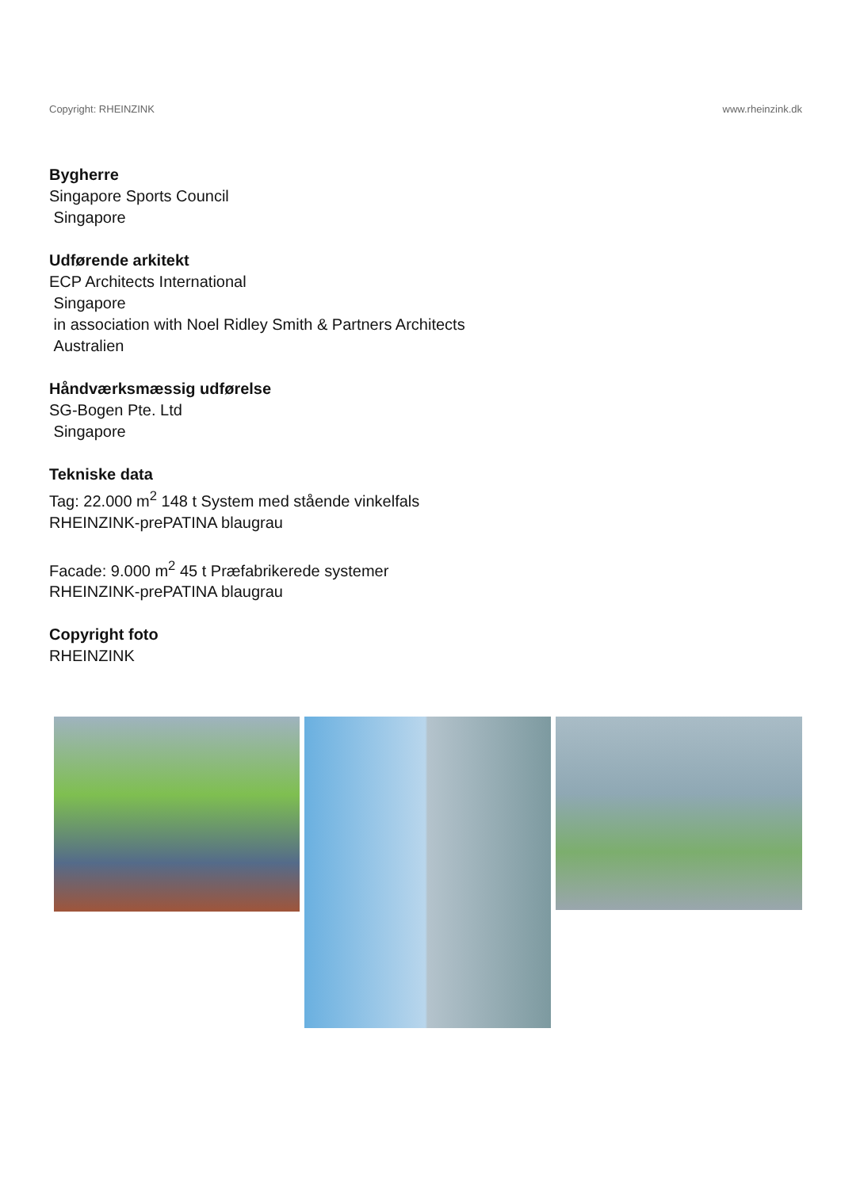Copyright: RHEINZINK www.rheinzink.dk
Bygherre
Singapore Sports Council
Singapore
Udførende arkitekt
ECP Architects International
Singapore
in association with Noel Ridley Smith & Partners Architects
Australien
Håndværksmæssig udførelse
SG-Bogen Pte. Ltd
Singapore
Tekniske data
Tag: 22.000 m<sup>2</sup> 148 t System med stående vinkelfals
RHEINZINK-prePATINA blaugrau
Facade: 9.000 m<sup>2</sup> 45 t Præfabrikerede systemer
RHEINZINK-prePATINA blaugrau
Copyright foto
RHEINZINK